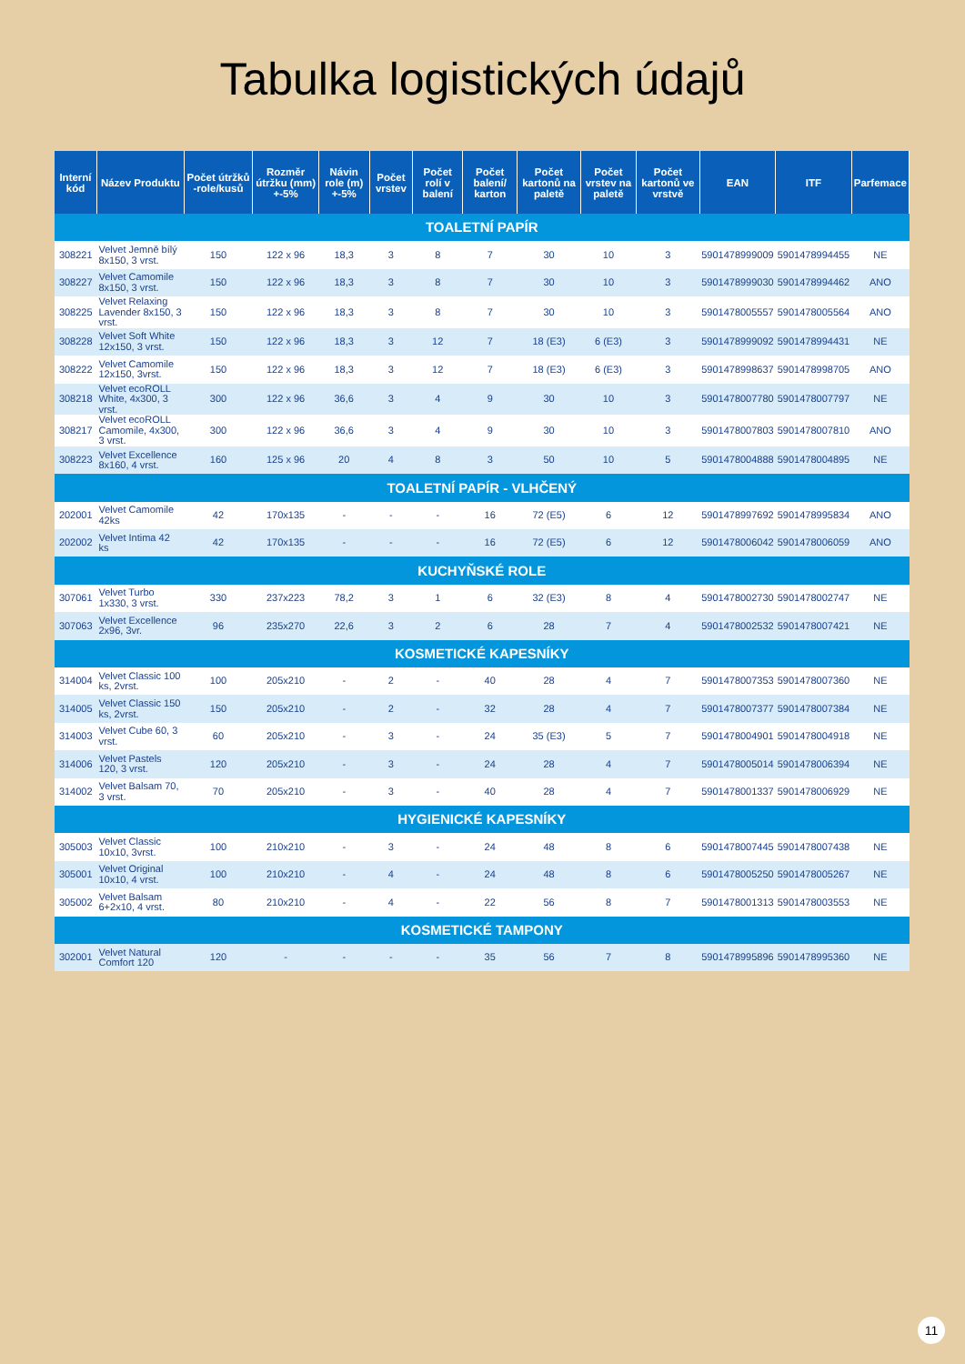Tabulka logistických údajů
| Interní kód | Název Produktu | Počet útržků -role/kusů | Rozměr útržku (mm) +-5% | Návin role (m) +-5% | Počet vrstev | Počet rolí v balení | Počet balení/ karton | Počet kartonů na paletě | Počet vrstev na paletě | Počet kartonů ve vrstvě | EAN | ITF | Parfemace |
| --- | --- | --- | --- | --- | --- | --- | --- | --- | --- | --- | --- | --- | --- |
| TOALETNÍ PAPÍR | | | | | | | | | | | | | |
| 308221 | Velvet Jemně bílý 8x150, 3 vrst. | 150 | 122 x 96 | 18,3 | 3 | 8 | 7 | 30 | 10 | 3 | 5901478999009 | 5901478994455 | NE |
| 308227 | Velvet Camomile 8x150, 3 vrst. | 150 | 122 x 96 | 18,3 | 3 | 8 | 7 | 30 | 10 | 3 | 5901478999030 | 5901478994462 | ANO |
| 308225 | Velvet Relaxing Lavender 8x150, 3 vrst. | 150 | 122 x 96 | 18,3 | 3 | 8 | 7 | 30 | 10 | 3 | 5901478005557 | 5901478005564 | ANO |
| 308228 | Velvet Soft White 12x150, 3 vrst. | 150 | 122 x 96 | 18,3 | 3 | 12 | 7 | 18 (E3) | 6 (E3) | 3 | 5901478999092 | 5901478994431 | NE |
| 308222 | Velvet Camomile 12x150, 3vrst. | 150 | 122 x 96 | 18,3 | 3 | 12 | 7 | 18 (E3) | 6 (E3) | 3 | 5901478998637 | 5901478998705 | ANO |
| 308218 | Velvet ecoROLL White, 4x300, 3 vrst. | 300 | 122 x 96 | 36,6 | 3 | 4 | 9 | 30 | 10 | 3 | 5901478007780 | 5901478007797 | NE |
| 308217 | Velvet ecoROLL Camomile, 4x300, 3 vrst. | 300 | 122 x 96 | 36,6 | 3 | 4 | 9 | 30 | 10 | 3 | 5901478007803 | 5901478007810 | ANO |
| 308223 | Velvet Excellence 8x160, 4 vrst. | 160 | 125 x 96 | 20 | 4 | 8 | 3 | 50 | 10 | 5 | 5901478004888 | 5901478004895 | NE |
| TOALETNÍ PAPÍR - VLHČENÝ | | | | | | | | | | | | | |
| 202001 | Velvet Camomile 42ks | 42 | 170x135 | - | - | - | 16 | 72 (E5) | 6 | 12 | 5901478997692 | 5901478995834 | ANO |
| 202002 | Velvet Intima 42 ks | 42 | 170x135 | - | - | - | 16 | 72 (E5) | 6 | 12 | 5901478006042 | 5901478006059 | ANO |
| KUCHYŇSKÉ ROLE | | | | | | | | | | | | | |
| 307061 | Velvet Turbo 1x330, 3 vrst. | 330 | 237x223 | 78,2 | 3 | 1 | 6 | 32 (E3) | 8 | 4 | 5901478002730 | 5901478002747 | NE |
| 307063 | Velvet Excellence 2x96, 3vr. | 96 | 235x270 | 22,6 | 3 | 2 | 6 | 28 | 7 | 4 | 5901478002532 | 5901478007421 | NE |
| KOSMETICKÉ KAPESNÍKY | | | | | | | | | | | | | |
| 314004 | Velvet Classic 100 ks, 2vrst. | 100 | 205x210 | - | 2 | - | 40 | 28 | 4 | 7 | 5901478007353 | 5901478007360 | NE |
| 314005 | Velvet Classic 150 ks, 2vrst. | 150 | 205x210 | - | 2 | - | 32 | 28 | 4 | 7 | 5901478007377 | 5901478007384 | NE |
| 314003 | Velvet Cube 60, 3 vrst. | 60 | 205x210 | - | 3 | - | 24 | 35 (E3) | 5 | 7 | 5901478004901 | 5901478004918 | NE |
| 314006 | Velvet Pastels 120, 3 vrst. | 120 | 205x210 | - | 3 | - | 24 | 28 | 4 | 7 | 5901478005014 | 5901478006394 | NE |
| 314002 | Velvet Balsam 70, 3 vrst. | 70 | 205x210 | - | 3 | - | 40 | 28 | 4 | 7 | 5901478001337 | 5901478006929 | NE |
| HYGIENICKÉ KAPESNÍKY | | | | | | | | | | | | | |
| 305003 | Velvet Classic 10x10, 3vrst. | 100 | 210x210 | - | 3 | - | 24 | 48 | 8 | 6 | 5901478007445 | 5901478007438 | NE |
| 305001 | Velvet Original 10x10, 4 vrst. | 100 | 210x210 | - | 4 | - | 24 | 48 | 8 | 6 | 5901478005250 | 5901478005267 | NE |
| 305002 | Velvet Balsam 6+2x10, 4 vrst. | 80 | 210x210 | - | 4 | - | 22 | 56 | 8 | 7 | 5901478001313 | 5901478003553 | NE |
| KOSMETICKÉ TAMPONY | | | | | | | | | | | | | |
| 302001 | Velvet Natural Comfort 120 | 120 | - | - | - | - | 35 | 56 | 7 | 8 | 5901478995896 | 5901478995360 | NE |
11